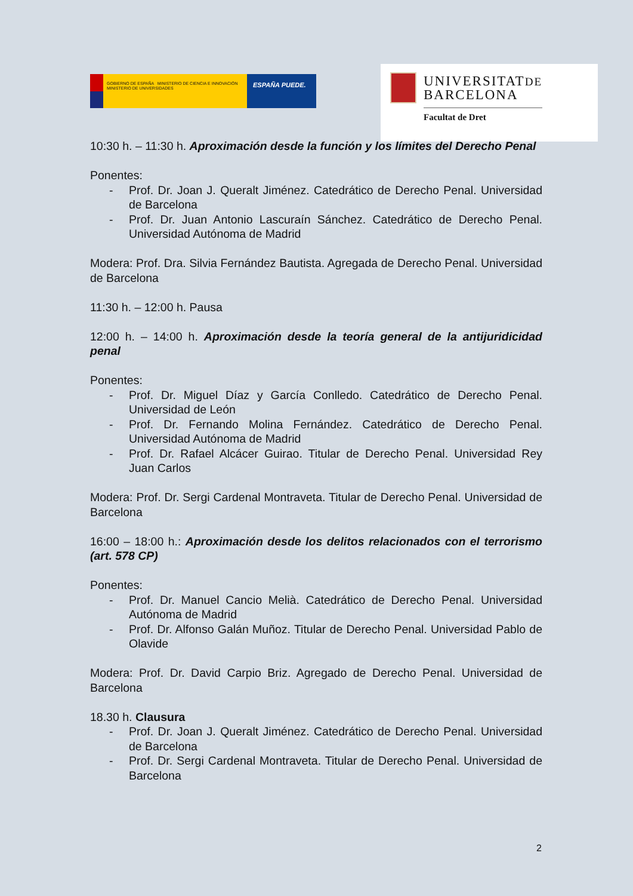GOBIERNO DE ESPAÑA MINISTERIO DE CIENCIA E INNOVACIÓN MINISTERIO DE UNIVERSIDADES
ESPAÑA PUEDE.
UNIVERSITATDE
BARCELONA
Facultat de Dret
10:30 h. – 11:30 h. Aproximación desde la función y los límites del Derecho Penal
Ponentes:
- Prof. Dr. Joan J. Queralt Jiménez. Catedrático de Derecho Penal. Universidad de Barcelona
- Prof. Dr. Juan Antonio Lascuraín Sánchez. Catedrático de Derecho Penal. Universidad Autónoma de Madrid
Modera: Prof. Dra. Silvia Fernández Bautista. Agregada de Derecho Penal. Universidad de Barcelona
11:30 h. – 12:00 h. Pausa
12:00 h. – 14:00 h. Aproximación desde la teoría general de la antijuridicidad penal
Ponentes:
- Prof. Dr. Miguel Díaz y García Conlledo. Catedrático de Derecho Penal. Universidad de León
- Prof. Dr. Fernando Molina Fernández. Catedrático de Derecho Penal. Universidad Autónoma de Madrid
- Prof. Dr. Rafael Alcácer Guirao. Titular de Derecho Penal. Universidad Rey Juan Carlos
Modera: Prof. Dr. Sergi Cardenal Montraveta. Titular de Derecho Penal. Universidad de Barcelona
16:00 – 18:00 h.: Aproximación desde los delitos relacionados con el terrorismo (art. 578 CP)
Ponentes:
- Prof. Dr. Manuel Cancio Melià. Catedrático de Derecho Penal. Universidad Autónoma de Madrid
- Prof. Dr. Alfonso Galán Muñoz. Titular de Derecho Penal. Universidad Pablo de Olavide
Modera: Prof. Dr. David Carpio Briz. Agregado de Derecho Penal. Universidad de Barcelona
18.30 h. Clausura
- Prof. Dr. Joan J. Queralt Jiménez. Catedrático de Derecho Penal. Universidad de Barcelona
- Prof. Dr. Sergi Cardenal Montraveta. Titular de Derecho Penal. Universidad de Barcelona
2